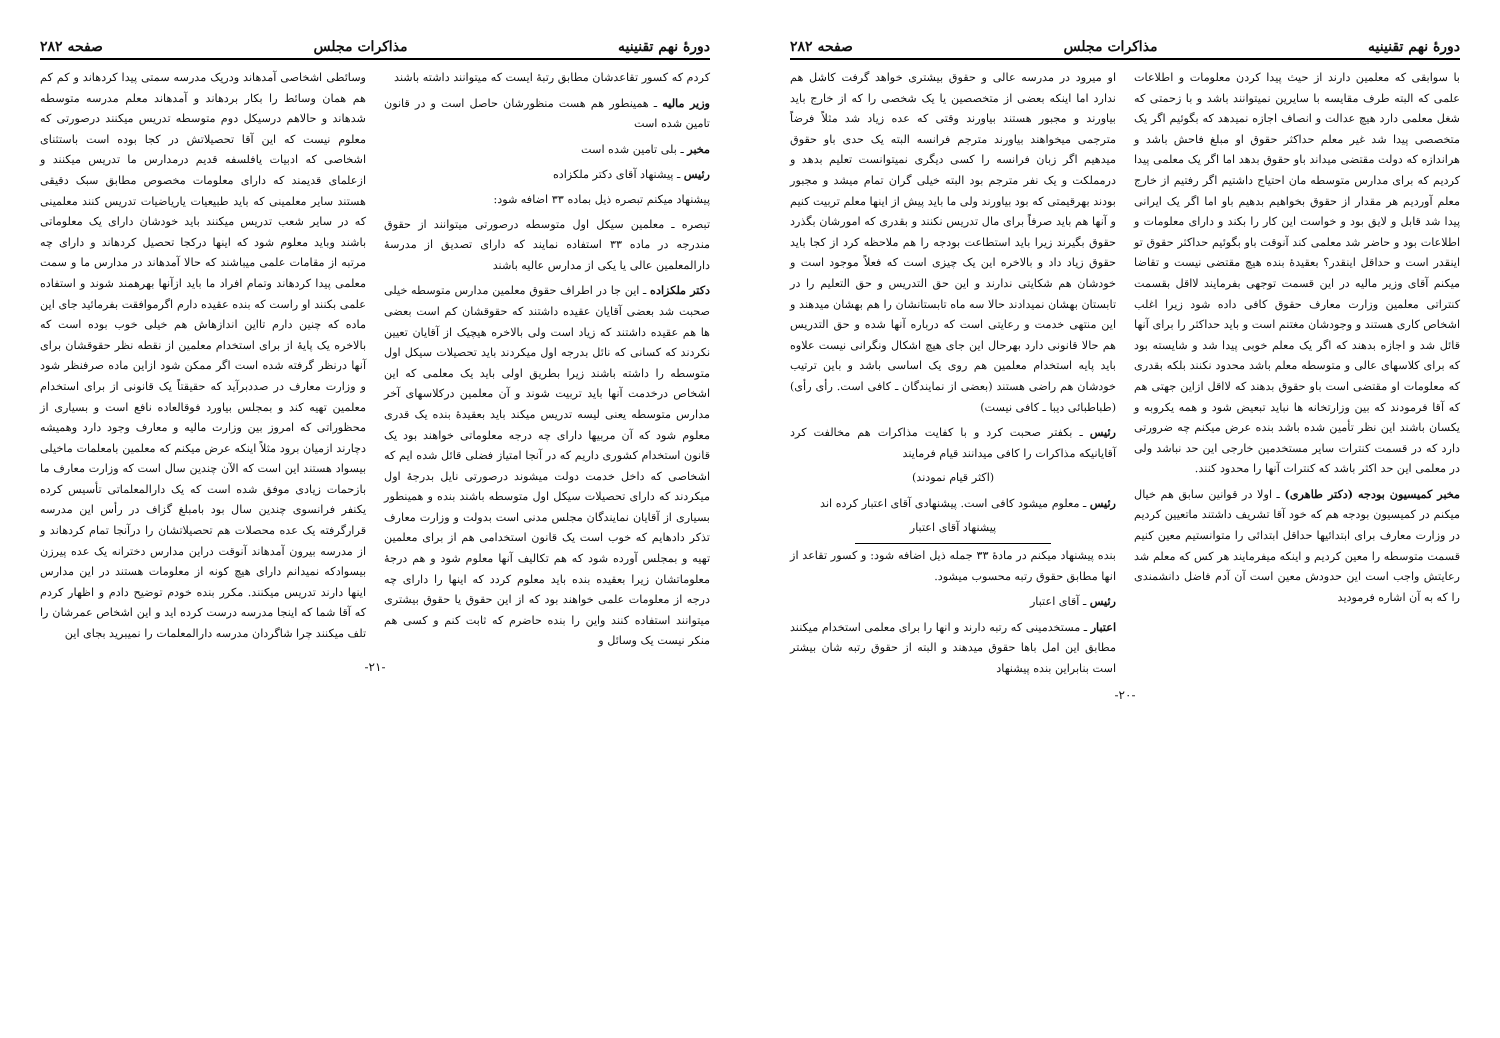دورهٔ نهم تقنینیه مذاکرات مجلس صفحه ۲۸۲
با سوابقی که معلمین دارند از حیث پیدا کردن معلومات و اطلاعات علمی که البته طرف مقایسه با سایرین نمیتوانند باشد و با زحمتی که شغل معلمی دارد هیچ عدالت و انصاف اجازه نمیدهد که بگوئیم اگر یک متخصصی پیدا شد غیر معلم حداکثر حقوق او مبلغ فاحش باشد و هراندازه که دولت مقتضی میداند باو حقوق بدهد اما اگر یک معلمی پیدا کردیم که برای مدارس متوسطه مان احتیاج داشتیم اگر رفتیم از خارج معلم آوردیم هر مقدار از حقوق بخواهیم بدهیم باو اما اگر یک ایرانی پیدا شد قابل و لایق بود و خواست این کار را بکند و دارای معلومات و اطلاعات بود و حاضر شد معلمی کند آنوقت باو بگوئیم حداکثر حقوق تو اینقدر است و حداقل اینقدر؟ بعقیدهٔ بنده هیچ مقتضی نیست و تقاضا میکنم آقای وزیر مالیه در این قسمت توجهی بفرمایند لااقل بقسمت کنتراتی معلمین وزارت معارف حقوق کافی داده شود زیرا اغلب اشخاص کاری هستند و وجودشان مغتنم است و باید حداکثر را برای آنها قائل شد و اجازه بدهند که اگر یک معلم خوبی پیدا شد و شایسته بود که برای کلاسهای عالی و متوسطه معلم باشد محدود نکنند بلکه بقدری که معلومات او مقتضی است باو حقوق بدهند که لااقل ازاین جهتی هم که آقا فرمودند که بین وزارتخانه ها نباید تبعیض شود و همه یکروبه و یکسان باشند این نظر تأمین شده باشد بنده عرض میکنم چه ضرورتی دارد که در قسمت کنترات سایر مستخدمین خارجی این حد نباشد ولی در معلمی این حد اکثر باشد که کنترات آنها را محدود کنند.
مخبر کمیسیون بودجه (دکتر طاهری) ـ اولا در قوانین سابق هم خیال میکنم در کمیسیون بودجه هم که خود آقا تشریف داشتند ماتعیین کردیم در وزارت معارف برای ابتدائیها حداقل ابتدائی را متوانستیم معین کنیم قسمت متوسطه را معین کردیم و اینکه میفرمایند هر کس که معلم شد رعایتش واجب است این حدودش معین است آن آدم فاضل دانشمندی را که به آن اشاره فرمودید
او میرود در مدرسه عالی و حقوق بیشتری خواهد گرفت کاشل هم ندارد اما اینکه بعضی از متخصصین یا یک شخصی را که از خارج باید بیاورند و مجبور هستند بیاورند وقتی که عده زیاد شد مثلاً فرضاً مترجمی میخواهند بیاورند مترجم فرانسه البته یک حدی باو حقوق میدهیم اگر زبان فرانسه را کسی دیگری نمیتوانست تعلیم بدهد و درمملکت و یک نفر مترجم بود البته خیلی گران تمام میشد و مجبور بودند بهرقیمتی که بود بیاورند ولی ما باید پیش از اینها معلم تربیت کنیم و آنها هم باید صرفاً برای مال تدریس نکنند و بقدری که امورشان بگذرد حقوق بگیرند زیرا باید استطاعت بودجه را هم ملاحظه کرد از کجا باید حقوق زیاد داد و بالاخره این یک چیزی است که فعلاً موجود است و خودشان هم شکایتی ندارند و این حق التدریس و حق التعلیم را در تابستان بهشان نمیدادند حالا سه ماه تابستانشان را هم بهشان میدهند و این منتهی خدمت و رعایتی است که درباره آنها شده و حق التدریس هم حالا قانونی دارد بهرحال این جای هیچ اشکال ونگرانی نیست علاوه باید پایه استخدام معلمین هم روی یک اساسی باشد و باین ترتیب خودشان هم راضی هستند (بعضی از نمایندگان ـ کافی است. رأی رأی) (طباطبائی دیبا ـ کافی نیست)
رئیس ـ بکفتر صحبت کرد و با کفایت مذاکرات هم مخالفت کرد آقایانیکه مذاکرات را کافی میدانند قیام فرمایند
(اکثر قیام نمودند)
رئیس ـ معلوم میشود کافی است. پیشنهادی آقای اعتبار کرده اند
پیشنهاد آقای اعتبار
بنده پیشنهاد میکنم در مادهٔ ۳۳ جمله ذیل اضافه شود: و کسور تقاعد از انها مطابق حقوق رتبه محسوب میشود.
رئیس ـ آقای اعتبار
اعتبار ـ مستخدمینی که رتبه دارند و انها را برای معلمی استخدام میکنند مطابق این امل باها حقوق میدهند و البته از حقوق رتبه شان بیشتر است بنابراین بنده پیشنهاد
-۲۰-
دورهٔ نهم تقنینیه مذاکرات مجلس صفحه ۲۸۲
کردم که کسور تقاعدشان مطابق رتبهٔ ایست که میتوانند داشته باشند
وزیر مالیه ـ همینطور هم هست منظورشان حاصل است و در قانون تامین شده است
مخبر ـ بلی تامین شده است
رئیس ـ پیشنهاد آقای دکتر ملکزاده
پیشنهاد میکنم تبصره ذیل بماده ۳۳ اضافه شود:
تبصره ـ معلمین سیکل اول متوسطه درصورتی میتوانند از حقوق مندرجه در ماده ۳۳ استفاده نمایند که دارای تصدیق از مدرسهٔ دارالمعلمین عالی یا یکی از مدارس عالیه باشند
دکتر ملکزاده ـ این جا در اطراف حقوق معلمین مدارس متوسطه خیلی صحبت شد بعضی آقایان عقیده داشتند که حقوقشان کم است بعضی ها هم عقیده داشتند که زیاد است ولی بالاخره هیچیک از آقایان تعیین نکردند که کسانی که نائل بدرجه اول میکردند باید تحصیلات سیکل اول متوسطه را داشته باشند زیرا بطریق اولی باید یک معلمی که این اشخاص درخدمت آنها باید تربیت شوند و آن معلمین درکلاسهای آخر مدارس متوسطه یعنی لیسه تدریس میکند باید بعقیدهٔ بنده یک قدری معلوم شود که آن مربیها دارای چه درجه معلوماتی خواهند بود یک قانون استخدام کشوری داریم که در آنجا امتیاز فضلی قائل شده ایم که اشخاصی که داخل خدمت دولت میشوند درصورتی نایل بدرجهٔ اول میکردند که دارای تحصیلات سیکل اول متوسطه باشند بنده و همینطور بسیاری از آقایان نمایندگان مجلس مدنی است بدولت و وزارت معارف تذکر دادهایم که خوب است یک قانون استخدامی هم از برای معلمین تهیه و بمجلس آورده شود که هم تکالیف آنها معلوم شود و هم درجهٔ معلوماتشان زیرا بعقیده بنده باید معلوم کردد که اینها را دارای چه درجه از معلومات علمی خواهند بود که از این حقوق یا حقوق بیشتری میتوانند استفاده کنند واین را بنده حاضرم که ثابت کنم و کسی هم منکر نیست یک وسائل و
وسائطی اشخاصی آمدهاند ودریک مدرسه سمتی پیدا کردهاند و کم کم هم همان وسائط را بکار بردهاند و آمدهاند معلم مدرسه متوسطه شدهاند و حالاهم درسیکل دوم متوسطه تدریس میکنند درصورتی که معلوم نیست که این آقا تحصیلاتش در کجا بوده است باستثنای اشخاصی که ادبیات یافلسفه قدیم درمدارس ما تدریس میکنند و ازعلمای قدیمند که دارای معلومات مخصوص مطابق سبک دقیقی هستند سایر معلمینی که باید طبیعیات یاریاضیات تدریس کنند معلمینی که در سایر شعب تدریس میکنند باید خودشان دارای یک معلوماتی باشند وباید معلوم شود که اینها درکجا تحصیل کردهاند و دارای چه مرتبه از مقامات علمی میباشند که حالا آمدهاند در مدارس ما و سمت معلمی پیدا کردهاند وتمام افراد ما باید ازآنها بهرهمند شوند و استفاده علمی بکنند او راست که بنده عقیده دارم اگرموافقت بفرمائید جای این ماده که چنین دارم تااین اندازهاش هم خیلی خوب بوده است که بالاخره یک پایهٔ از برای استخدام معلمین از نقطه نظر حقوقشان برای آنها درنظر گرفته شده است اگر ممکن شود ازاین ماده صرفنظر شود و وزارت معارف در صددبرآید که حقیقتاً یک قانونی از برای استخدام معلمین تهیه کند و بمجلس بیاورد فوقالعاده نافع است و بسیاری از محظوراتی که امروز بین وزارت مالیه و معارف وجود دارد وهمیشه دچارند ازمیان برود مثلاً اینکه عرض میکنم که معلمین بامعلمات ماخیلی بیسواد هستند این است که الآن چندین سال است که وزارت معارف ما بازحمات زیادی موفق شده است که یک دارالمعلماتی تأسیس کرده یکنفر فرانسوی چندین سال بود بامبلغ گزاف در رأس این مدرسه قرارگرفته یک عده محصلات هم تحصیلاتشان را درآنجا تمام کردهاند و از مدرسه بیرون آمدهاند آنوقت دراین مدارس دخترانه یک عده پیرزن بیسوادکه نمیدانم دارای هیچ کونه از معلومات هستند در این مدارس اینها دارند تدریس میکنند. مکرر بنده خودم توضیح دادم و اظهار کردم که آقا شما که اینجا مدرسه درست کرده اید و این اشخاص عمرشان را تلف میکنند چرا شاگردان مدرسه دارالمعلمات را نمیبرید بجای این
-۲۱-